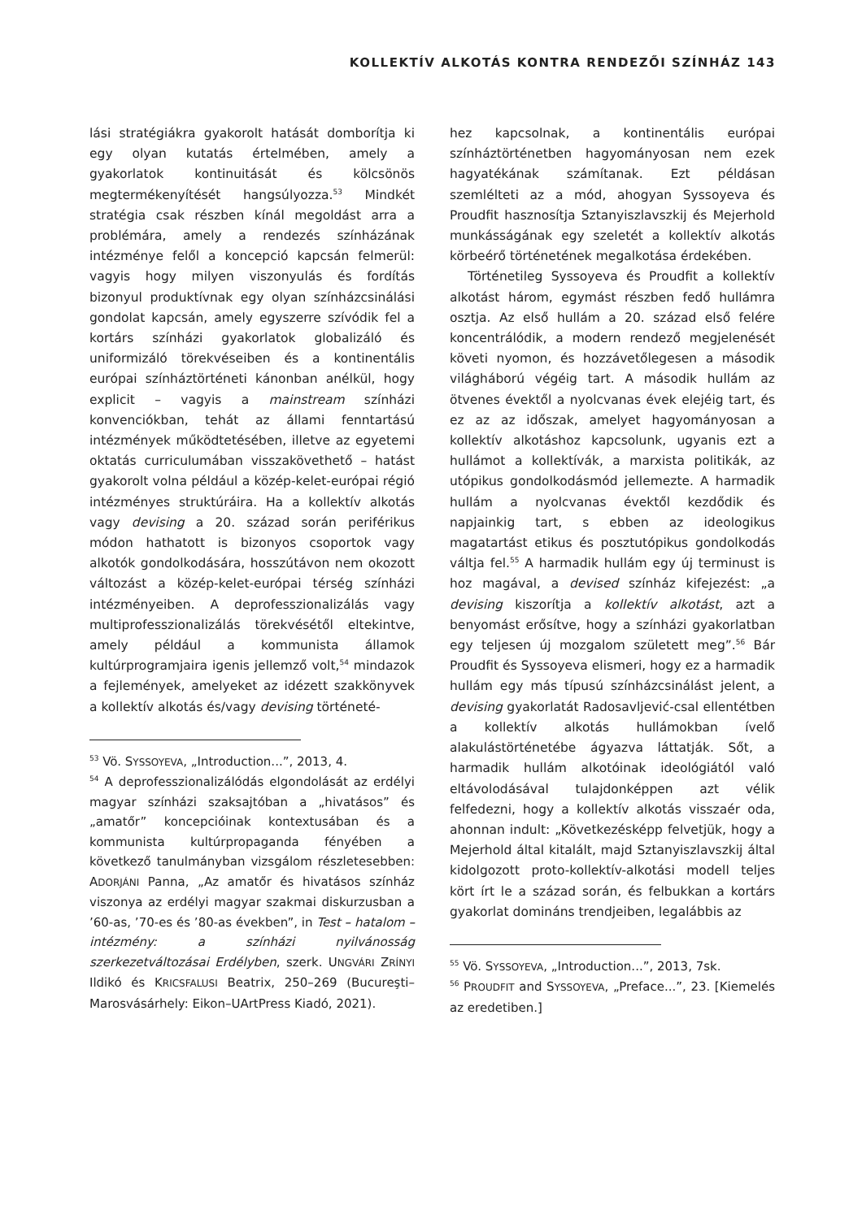KOLLEKTÍV ALKOTÁS KONTRA RENDEZŐI SZÍNHÁZ 143
lási stratégiákra gyakorolt hatását domborítja ki egy olyan kutatás értelmében, amely a gyakorlatok kontinuitását és kölcsönös megtermékenyítését hangsúlyozza.<sup>53</sup> Mindkét stratégia csak részben kínál megoldást arra a problémára, amely a rendezés színházának intézménye felől a koncepció kapcsán felmerül: vagyis hogy milyen viszonyulás és fordítás bizonyul produktívnak egy olyan színházcsinálási gondolat kapcsán, amely egyszerre szívódik fel a kortárs színházi gyakorlatok globalizáló és uniformizáló törekvéseiben és a kontinentális európai színháztörténeti kánonban anélkül, hogy explicit – vagyis a mainstream színházi konvenciókban, tehát az állami fenntartású intézmények működtetésében, illetve az egyetemi oktatás curriculumában visszakövethető – hatást gyakorolt volna például a közép-kelet-európai régió intézményes struktúráira. Ha a kollektív alkotás vagy devising a 20. század során periférikus módon hathatott is bizonyos csoportok vagy alkotók gondolkodására, hosszútávon nem okozott változást a közép-kelet-európai térség színházi intézményeiben. A deprofesszionalizálás vagy multiprofesszionalizálás törekvésétől eltekintve, amely például a kommunista államok kultúrprogramjaira igenis jellemző volt,<sup>54</sup> mindazok a fejlemények, amelyeket az idézett szakkönyvek a kollektív alkotás és/vagy devising történeté-
<sup>53</sup> Vö. SYSSOYEVA, „Introduction...”, 2013, 4.
<sup>54</sup> A deprofesszionalizálódás elgondolását az erdélyi magyar színházi szaksajtóban a „hivatásos” és „amatőr” koncepcióinak kontextusában és a kommunista kultúrpropaganda fényében a következő tanulmányban vizsgálom részletesebben: ADORJÁNI Panna, „Az amatőr és hivatásos színház viszonya az erdélyi magyar szakmai diskurzusban a ’60-as, ’70-es és ’80-as években”, in Test – hatalom – intézmény: a színházi nyilvánosság szerkezetváltozásai Erdélyben, szerk. UNGVÁRI ZRÍNYI Ildikó és KRICSFALUSI Beatrix, 250–269 (Bucureşti–Marosvásárhely: Eikon–UArtPress Kiadó, 2021).
hez kapcsolnak, a kontinentális európai színháztörténetben hagyományosan nem ezek hagyatékának számítanak. Ezt példásan szemlélteti az a mód, ahogyan Syssoyeva és Proudfit hasznosítja Sztanyiszlavszkij és Mejerhold munkásságának egy szeletét a kollektív alkotás körbeérő történetének megalkotása érdekében.
Történetileg Syssoyeva és Proudfit a kollektív alkotást három, egymást részben fedő hullámra osztja. Az első hullám a 20. század első felére koncentrálódik, a modern rendező megjelenését követi nyomon, és hozzávetőlegesen a második világháború végéig tart. A második hullám az ötvenes évektől a nyolcvanas évek elejéig tart, és ez az az időszak, amelyet hagyományosan a kollektív alkotáshoz kapcsolunk, ugyanis ezt a hullámot a kollektívák, a marxista politikák, az utópikus gondolkodásmód jellemezte. A harmadik hullám a nyolcvanas évektől kezdődik és napjainkig tart, s ebben az ideologikus magatartást etikus és posztutópikus gondolkodás váltja fel.<sup>55</sup> A harmadik hullám egy új terminust is hoz magával, a devised színház kifejezést: „a devising kiszorítja a kollektív alkotást, azt a benyomást erősítve, hogy a színházi gyakorlatban egy teljesen új mozgalom született meg”.<sup>56</sup> Bár Proudfit és Syssoyeva elismeri, hogy ez a harmadik hullám egy más típusú színházcsinálást jelent, a devising gyakorlatát Radosavljević-csal ellentétben a kollektív alkotás hullámokban ívelő alakulástörténetébe ágyazva láttatják. Sőt, a harmadik hullám alkotóinak ideológiától való eltávolodásával tulajdonképpen azt vélik felfedezni, hogy a kollektív alkotás visszaér oda, ahonnan indult: „Következésképp felvetjük, hogy a Mejerhold által kitalált, majd Sztanyiszlavszkij által kidolgozott proto-kollektív-alkotási modell teljes kört írt le a század során, és felbukkan a kortárs gyakorlat domináns trendjeiben, legalábbis az
<sup>55</sup> Vö. SYSSOYEVA, „Introduction...”, 2013, 7sk.
<sup>56</sup> PROUDFIT and SYSSOYEVA, „Preface...”, 23. [Kiemelés az eredetiben.]